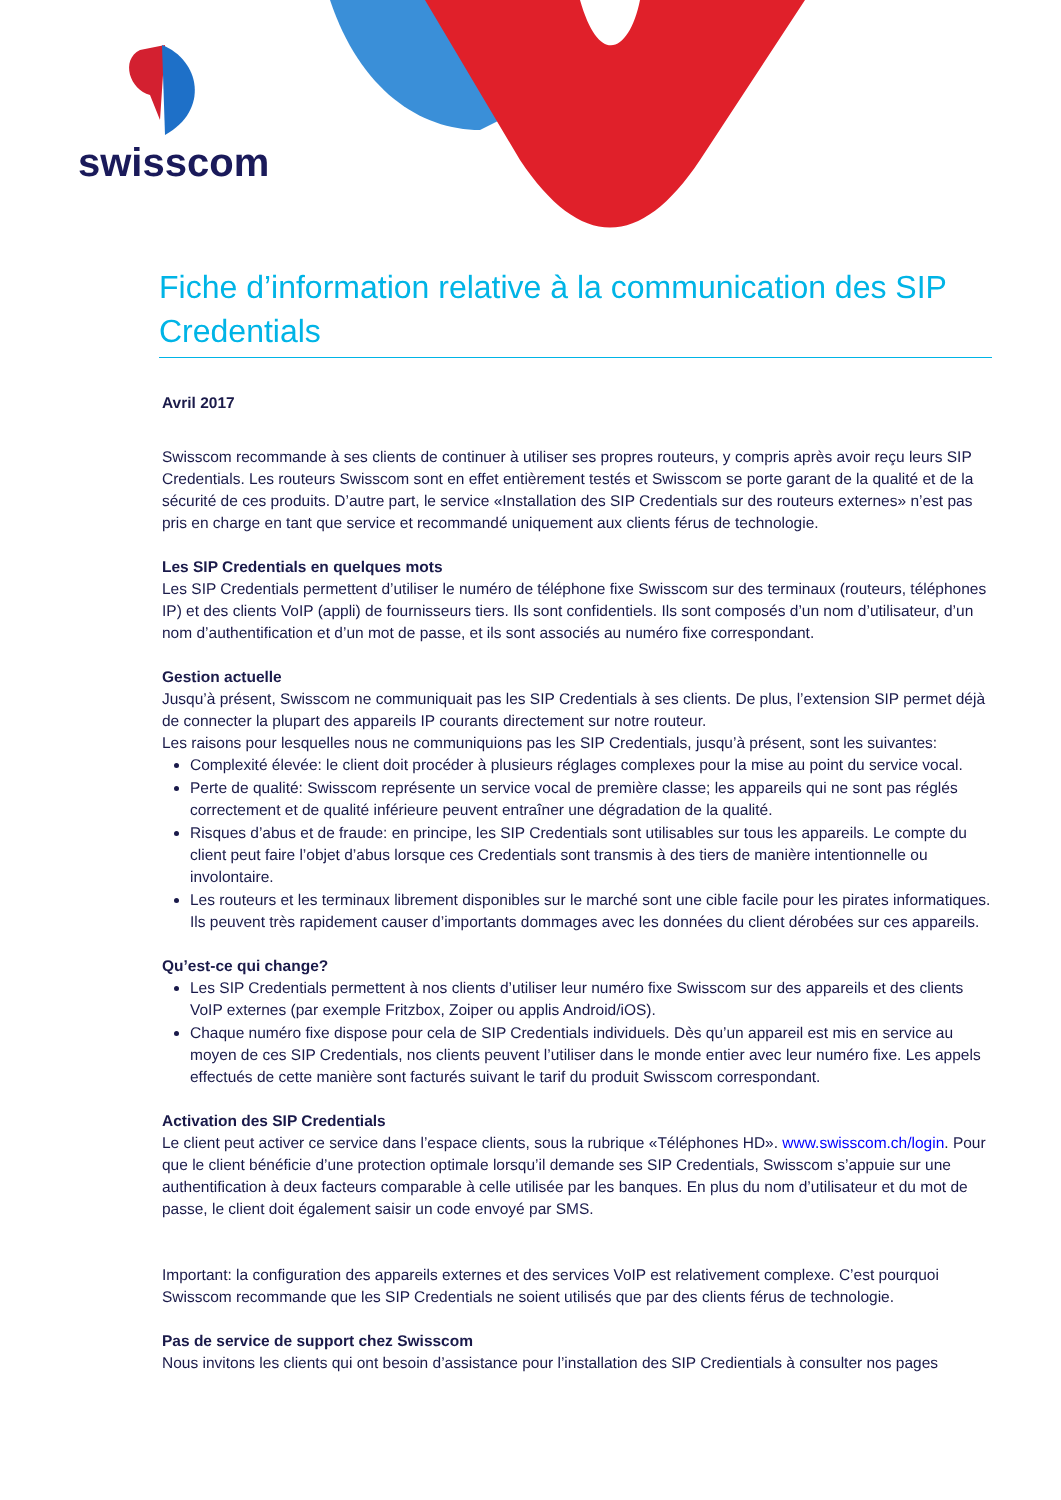swisscom
Fiche d’information relative à la communication des SIP Credentials
Avril 2017
Swisscom recommande à ses clients de continuer à utiliser ses propres routeurs, y compris après avoir reçu leurs SIP Credentials. Les routeurs Swisscom sont en effet entièrement testés et Swisscom se porte garant de la qualité et de la sécurité de ces produits. D’autre part, le service «Installation des SIP Credentials sur des routeurs externes» n’est pas pris en charge en tant que service et recommandé uniquement aux clients férus de technologie.
Les SIP Credentials en quelques mots
Les SIP Credentials permettent d’utiliser le numéro de téléphone fixe Swisscom sur des terminaux (routeurs, téléphones IP) et des clients VoIP (appli) de fournisseurs tiers. Ils sont confidentiels. Ils sont composés d’un nom d’utilisateur, d’un nom d’authentification et d’un mot de passe, et ils sont associés au numéro fixe correspondant.
Gestion actuelle
Jusqu’à présent, Swisscom ne communiquait pas les SIP Credentials à ses clients. De plus, l’extension SIP permet déjà de connecter la plupart des appareils IP courants directement sur notre routeur.
Les raisons pour lesquelles nous ne communiquions pas les SIP Credentials, jusqu’à présent, sont les suivantes:
Complexité élevée: le client doit procéder à plusieurs réglages complexes pour la mise au point du service vocal.
Perte de qualité: Swisscom représente un service vocal de première classe; les appareils qui ne sont pas réglés correctement et de qualité inférieure peuvent entraîner une dégradation de la qualité.
Risques d’abus et de fraude: en principe, les SIP Credentials sont utilisables sur tous les appareils. Le compte du client peut faire l’objet d’abus lorsque ces Credentials sont transmis à des tiers de manière intentionnelle ou involontaire.
Les routeurs et les terminaux librement disponibles sur le marché sont une cible facile pour les pirates informatiques. Ils peuvent très rapidement causer d’importants dommages avec les données du client dérobées sur ces appareils.
Qu’est-ce qui change?
Les SIP Credentials permettent à nos clients d’utiliser leur numéro fixe Swisscom sur des appareils et des clients VoIP externes (par exemple Fritzbox, Zoiper ou applis Android/iOS).
Chaque numéro fixe dispose pour cela de SIP Credentials individuels. Dès qu’un appareil est mis en service au moyen de ces SIP Credentials, nos clients peuvent l’utiliser dans le monde entier avec leur numéro fixe. Les appels effectués de cette manière sont facturés suivant le tarif du produit Swisscom correspondant.
Activation des SIP Credentials
Le client peut activer ce service dans l’espace clients, sous la rubrique «Téléphones HD». www.swisscom.ch/login. Pour que le client bénéficie d’une protection optimale lorsqu’il demande ses SIP Credentials, Swisscom s’appuie sur une authentification à deux facteurs comparable à celle utilisée par les banques. En plus du nom d’utilisateur et du mot de passe, le client doit également saisir un code envoyé par SMS.
Important: la configuration des appareils externes et des services VoIP est relativement complexe. C’est pourquoi Swisscom recommande que les SIP Credentials ne soient utilisés que par des clients férus de technologie.
Pas de service de support chez Swisscom
Nous invitons les clients qui ont besoin d’assistance pour l’installation des SIP Credientials à consulter nos pages